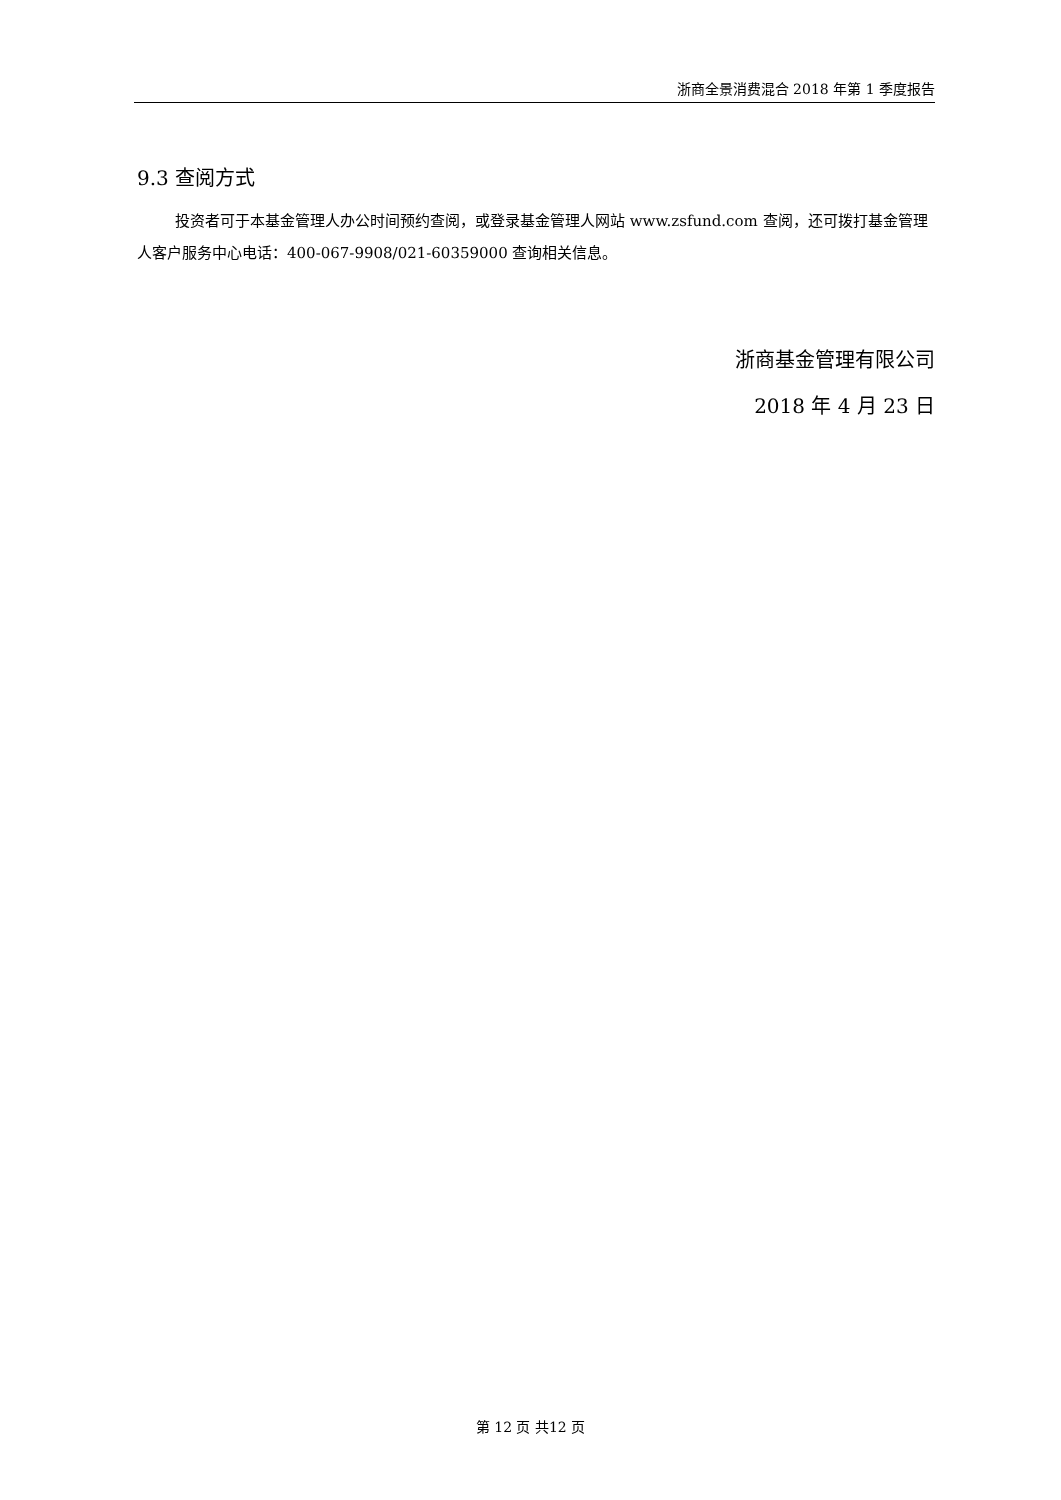浙商全景消费混合 2018 年第 1 季度报告
9.3 查阅方式
投资者可于本基金管理人办公时间预约查阅，或登录基金管理人网站 www.zsfund.com 查阅，还可拨打基金管理人客户服务中心电话：400-067-9908/021-60359000 查询相关信息。
浙商基金管理有限公司
2018 年 4 月 23 日
第 12 页 共12 页